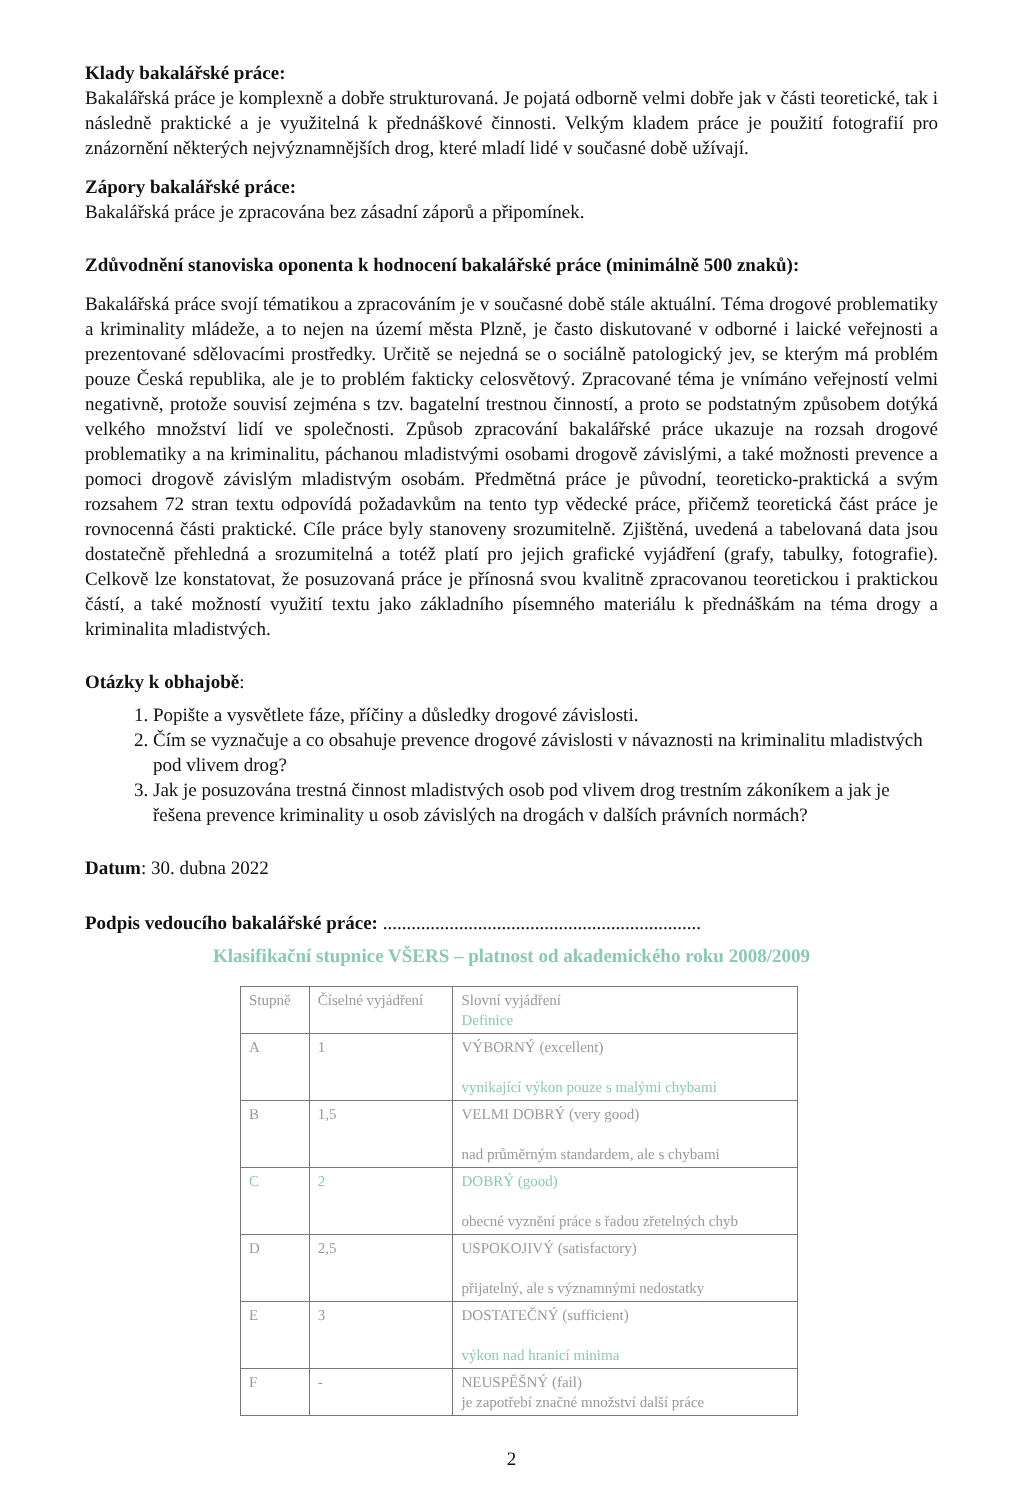Klady bakalářské práce:
Bakalářská práce je komplexně a dobře strukturovaná. Je pojatá odborně velmi dobře jak v části teoretické, tak i následně praktické a je využitelná k přednáškové činnosti. Velkým kladem práce je použití fotografií pro znázornění některých nejvýznamnějších drog, které mladí lidé v současné době užívají.
Zápory bakalářské práce:
Bakalářská práce je zpracována bez zásadní záporů a připomínek.
Zdůvodnění stanoviska oponenta k hodnocení bakalářské práce (minimálně 500 znaků):
Bakalářská práce svojí tématikou a zpracováním je v současné době stále aktuální. Téma drogové problematiky a kriminality mládeže, a to nejen na území města Plzně, je často diskutované v odborné i laické veřejnosti a prezentované sdělovacími prostředky. Určitě se nejedná se o sociálně patologický jev, se kterým má problém pouze Česká republika, ale je to problém fakticky celosvětový. Zpracované téma je vnímáno veřejností velmi negativně, protože souvisí zejména s tzv. bagatelní trestnou činností, a proto se podstatným způsobem dotýká velkého množství lidí ve společnosti. Způsob zpracování bakalářské práce ukazuje na rozsah drogové problematiky a na kriminalitu, páchanou mladistvými osobami drogově závislými, a také možnosti prevence a pomoci drogově závislým mladistvým osobám. Předmětná práce je původní, teoreticko-praktická a svým rozsahem 72 stran textu odpovídá požadavkům na tento typ vědecké práce, přičemž teoretická část práce je rovnocenná části praktické. Cíle práce byly stanoveny srozumitelně. Zjištěná, uvedená a tabelovaná data jsou dostatečně přehledná a srozumitelná a totéž platí pro jejich grafické vyjádření (grafy, tabulky, fotografie). Celkově lze konstatovat, že posuzovaná práce je přínosná svou kvalitně zpracovanou teoretickou i praktickou částí, a také možností využití textu jako základního písemného materiálu k přednáškám na téma drogy a kriminalita mladistvých.
Otázky k obhajobě:
1. Popište a vysvětlete fáze, příčiny a důsledky drogové závislosti.
2. Čím se vyznačuje a co obsahuje prevence drogové závislosti v návaznosti na kriminalitu mladistvých pod vlivem drog?
3. Jak je posuzována trestná činnost mladistvých osob pod vlivem drog trestním zákoníkem a jak je řešena prevence kriminality u osob závislých na drogách v dalších právních normách?
Datum: 30. dubna 2022
Podpis vedoucího bakalářské práce: ...................................................................
Klasifikační stupnice VŠERS – platnost od akademického roku 2008/2009
| Stupně | Číselné vyjádření | Slovní vyjádření Definice |
| A | 1 | VÝBORNÝ (excellent) vynikající výkon pouze s malými chybami |
| B | 1,5 | VELMI DOBRÝ (very good) nad průměrným standardem, ale s chybami |
| C | 2 | DOBRÝ (good) obecné vyznění práce s řadou zřetelných chyb |
| D | 2,5 | USPOKOJIVÝ (satisfactory) přijatelný, ale s významnými nedostatky |
| E | 3 | DOSTATEČNÝ (sufficient) výkon nad hranicí minima |
| F | - | NEUSPĚŠNÝ (fail) je zapotřebí značné množství další práce |
2